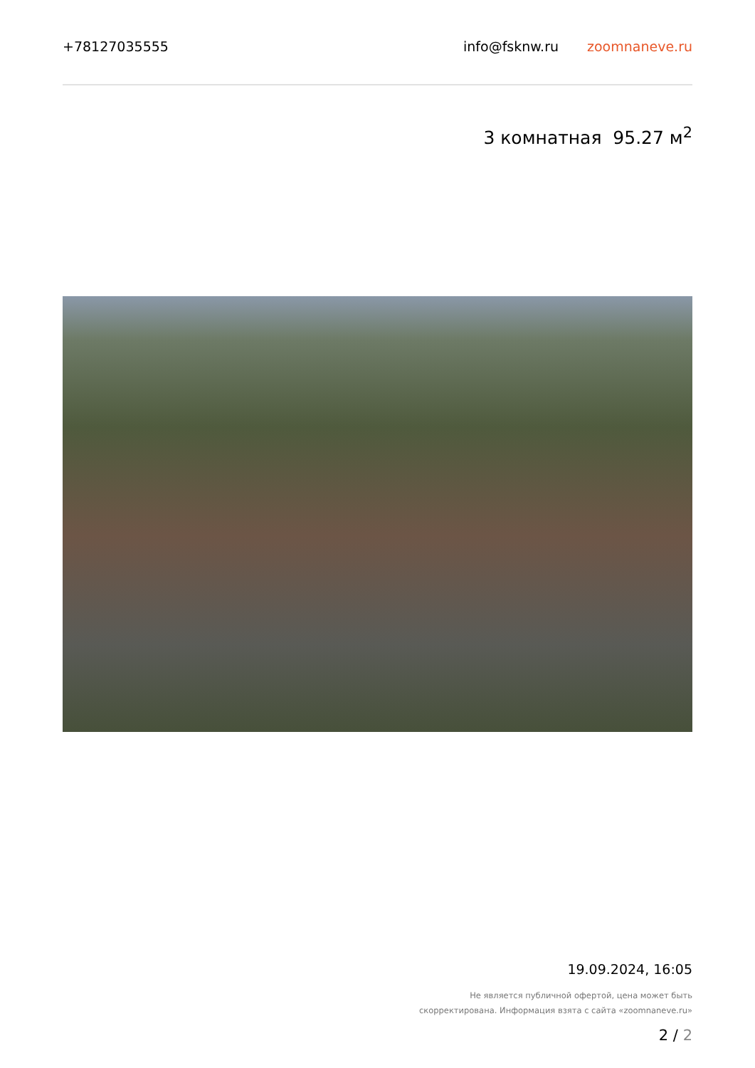+78127035555 info@fsknw.ru zoomnaneve.ru
3 комнатная 95.27 м<sup>2</sup>
19.09.2024, 16:05
Не является публичной офертой, цена может быть
скорректирована. Информация взята с сайта «zoomnaneve.ru»
2 / 2